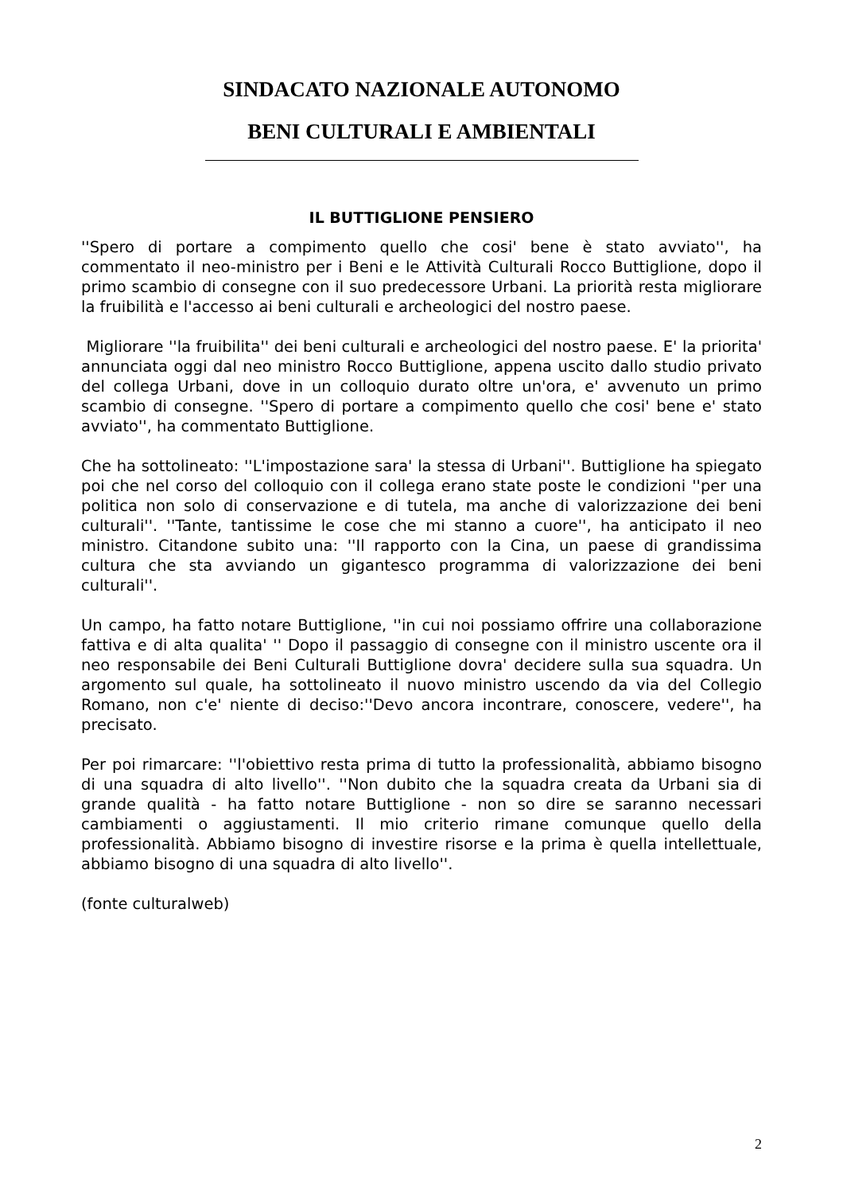SINDACATO NAZIONALE AUTONOMO
BENI CULTURALI E AMBIENTALI
IL BUTTIGLIONE PENSIERO
''Spero di portare a compimento quello che cosi' bene è stato avviato'', ha commentato il neo-ministro per i Beni e le Attività Culturali Rocco Buttiglione, dopo il primo scambio di consegne con il suo predecessore Urbani. La priorità resta migliorare la fruibilità e l'accesso ai beni culturali e archeologici del nostro paese.
Migliorare ''la fruibilita'' dei beni culturali e archeologici del nostro paese. E' la priorita' annunciata oggi dal neo ministro Rocco Buttiglione, appena uscito dallo studio privato del collega Urbani, dove in un colloquio durato oltre un'ora, e' avvenuto un primo scambio di consegne. ''Spero di portare a compimento quello che cosi' bene e' stato avviato'', ha commentato Buttiglione.
Che ha sottolineato: ''L'impostazione sara' la stessa di Urbani''. Buttiglione ha spiegato poi che nel corso del colloquio con il collega erano state poste le condizioni ''per una politica non solo di conservazione e di tutela, ma anche di valorizzazione dei beni culturali''. ''Tante, tantissime le cose che mi stanno a cuore'', ha anticipato il neo ministro. Citandone subito una: ''Il rapporto con la Cina, un paese di grandissima cultura che sta avviando un gigantesco programma di valorizzazione dei beni culturali''.
Un campo, ha fatto notare Buttiglione, ''in cui noi possiamo offrire una collaborazione fattiva e di alta qualita' '' Dopo il passaggio di consegne con il ministro uscente ora il neo responsabile dei Beni Culturali Buttiglione dovra' decidere sulla sua squadra. Un argomento sul quale, ha sottolineato il nuovo ministro uscendo da via del Collegio Romano, non c'e' niente di deciso:''Devo ancora incontrare, conoscere, vedere'', ha precisato.
Per poi rimarcare: ''l'obiettivo resta prima di tutto la professionalità, abbiamo bisogno di una squadra di alto livello''. ''Non dubito che la squadra creata da Urbani sia di grande qualità - ha fatto notare Buttiglione - non so dire se saranno necessari cambiamenti o aggiustamenti. Il mio criterio rimane comunque quello della professionalità. Abbiamo bisogno di investire risorse e la prima è quella intellettuale, abbiamo bisogno di una squadra di alto livello''.
(fonte culturalweb)
2